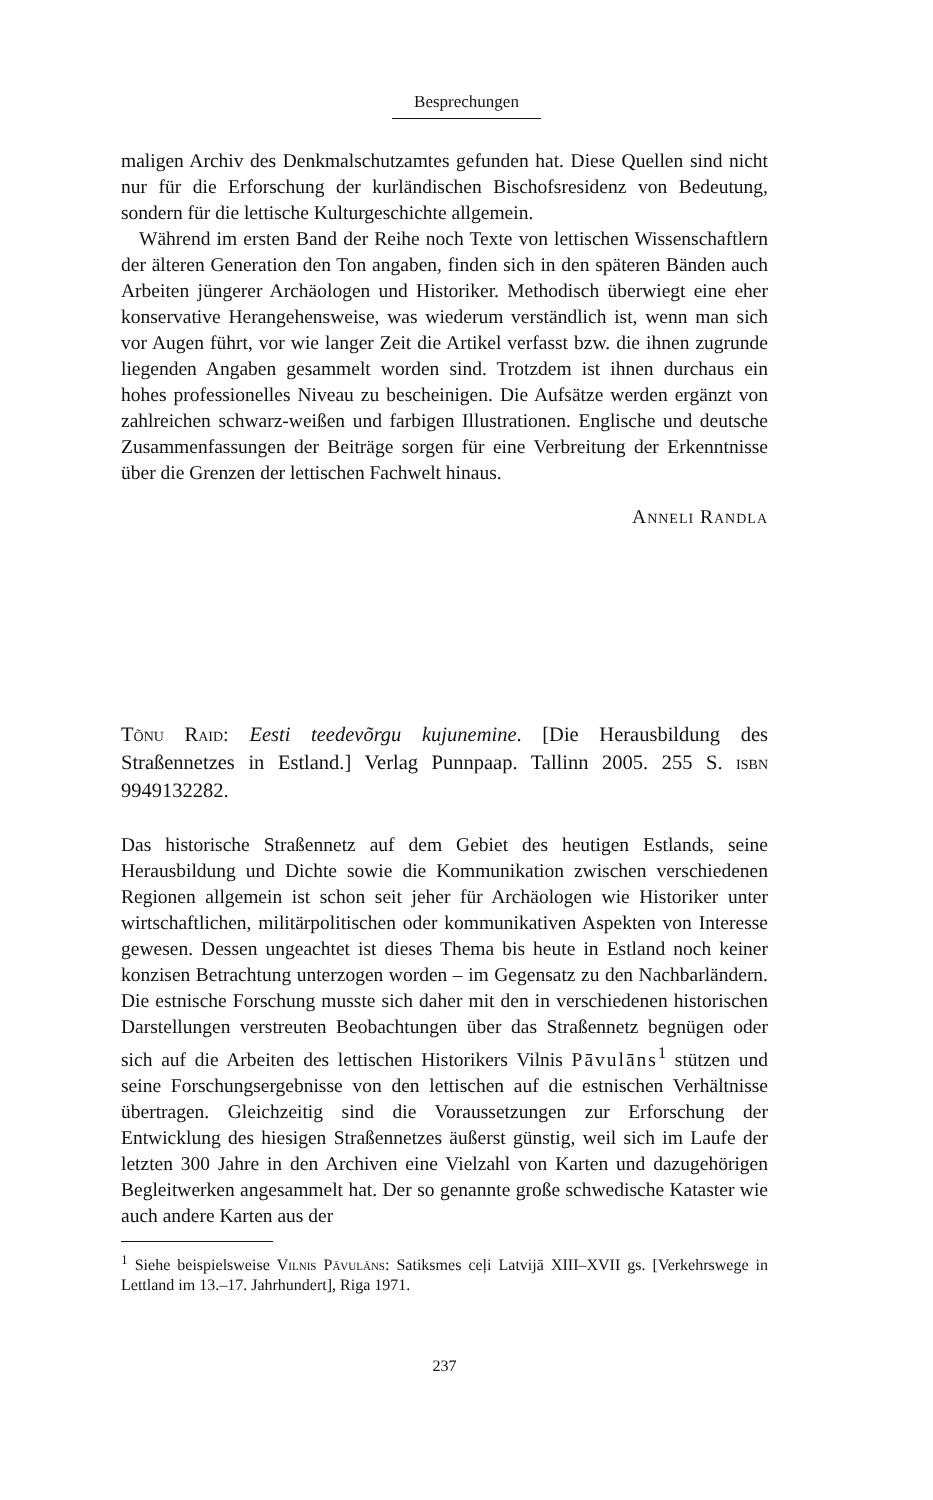Besprechungen
maligen Archiv des Denkmalschutzamtes gefunden hat. Diese Quellen sind nicht nur für die Erforschung der kurländischen Bischofsresidenz von Bedeutung, sondern für die lettische Kulturgeschichte allgemein.
Während im ersten Band der Reihe noch Texte von lettischen Wissenschaftlern der älteren Generation den Ton angaben, finden sich in den späteren Bänden auch Arbeiten jüngerer Archäologen und Historiker. Methodisch überwiegt eine eher konservative Herangehensweise, was wiederum verständlich ist, wenn man sich vor Augen führt, vor wie langer Zeit die Artikel verfasst bzw. die ihnen zugrunde liegenden Angaben gesammelt worden sind. Trotzdem ist ihnen durchaus ein hohes professionelles Niveau zu bescheinigen. Die Aufsätze werden ergänzt von zahlreichen schwarz-weißen und farbigen Illustrationen. Englische und deutsche Zusammenfassungen der Beiträge sorgen für eine Verbreitung der Erkenntnisse über die Grenzen der lettischen Fachwelt hinaus.
Anneli Randla
Tõnu Raid: Eesti teedevõrgu kujunemine. [Die Herausbildung des Straßennetzes in Estland.] Verlag Punnpaap. Tallinn 2005. 255 S. isbn 9949132282.
Das historische Straßennetz auf dem Gebiet des heutigen Estlands, seine Herausbildung und Dichte sowie die Kommunikation zwischen verschiedenen Regionen allgemein ist schon seit jeher für Archäologen wie Historiker unter wirtschaftlichen, militärpolitischen oder kommunikativen Aspekten von Interesse gewesen. Dessen ungeachtet ist dieses Thema bis heute in Estland noch keiner konzisen Betrachtung unterzogen worden – im Gegensatz zu den Nachbarländern. Die estnische Forschung musste sich daher mit den in verschiedenen historischen Darstellungen verstreuten Beobachtungen über das Straßennetz begnügen oder sich auf die Arbeiten des lettischen Historikers Vilnis Pāvulāns<sup>1</sup> stützen und seine Forschungsergebnisse von den lettischen auf die estnischen Verhältnisse übertragen. Gleichzeitig sind die Voraussetzungen zur Erforschung der Entwicklung des hiesigen Straßennetzes äußerst günstig, weil sich im Laufe der letzten 300 Jahre in den Archiven eine Vielzahl von Karten und dazugehörigen Begleitwerken angesammelt hat. Der so genannte große schwedische Kataster wie auch andere Karten aus der
<sup>1</sup> Siehe beispielsweise Vilnis Pāvulāns: Satiksmes ceļi Latvijā XIII–XVII gs. [Verkehrswege in Lettland im 13.–17. Jahrhundert], Riga 1971.
237